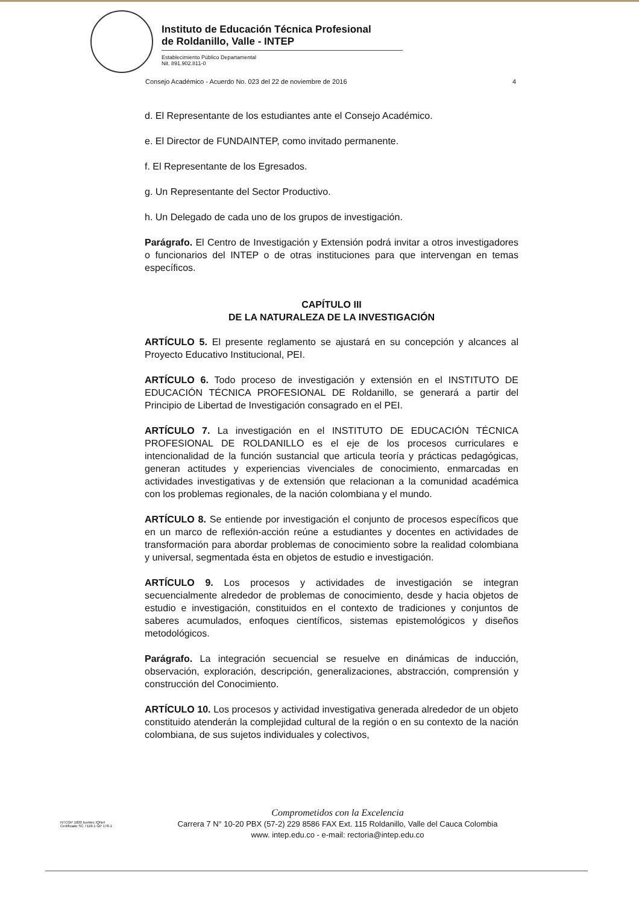Instituto de Educación Técnica Profesional
de Roldanillo, Valle - INTEP
Establecimiento Público Departamental
Nit. 891.902.811-0
Consejo Académico - Acuerdo No. 023 del 22 de noviembre de 2016 4
d. El Representante de los estudiantes ante el Consejo Académico.
e. El Director de FUNDAINTEP, como invitado permanente.
f. El Representante de los Egresados.
g. Un Representante del Sector Productivo.
h. Un Delegado de cada uno de los grupos de investigación.
Parágrafo. El Centro de Investigación y Extensión podrá invitar a otros investigadores o funcionarios del INTEP o de otras instituciones para que intervengan en temas específicos.
CAPÍTULO III
DE LA NATURALEZA DE LA INVESTIGACIÓN
ARTÍCULO 5. El presente reglamento se ajustará en su concepción y alcances al Proyecto Educativo Institucional, PEI.
ARTÍCULO 6. Todo proceso de investigación y extensión en el INSTITUTO DE EDUCACIÓN TÉCNICA PROFESIONAL DE Roldanillo, se generará a partir del Principio de Libertad de Investigación consagrado en el PEI.
ARTÍCULO 7. La investigación en el INSTITUTO DE EDUCACIÓN TÉCNICA PROFESIONAL DE ROLDANILLO es el eje de los procesos curriculares e intencionalidad de la función sustancial que articula teoría y prácticas pedagógicas, generan actitudes y experiencias vivenciales de conocimiento, enmarcadas en actividades investigativas y de extensión que relacionan a la comunidad académica con los problemas regionales, de la nación colombiana y el mundo.
ARTÍCULO 8. Se entiende por investigación el conjunto de procesos específicos que en un marco de reflexión-acción reúne a estudiantes y docentes en actividades de transformación para abordar problemas de conocimiento sobre la realidad colombiana y universal, segmentada ésta en objetos de estudio e investigación.
ARTÍCULO 9. Los procesos y actividades de investigación se integran secuencialmente alrededor de problemas de conocimiento, desde y hacia objetos de estudio e investigación, constituidos en el contexto de tradiciones y conjuntos de saberes acumulados, enfoques científicos, sistemas epistemológicos y diseños metodológicos.
Parágrafo. La integración secuencial se resuelve en dinámicas de inducción, observación, exploración, descripción, generalizaciones, abstracción, comprensión y construcción del Conocimiento.
ARTÍCULO 10. Los procesos y actividad investigativa generada alrededor de un objeto constituido atenderán la complejidad cultural de la región o en su contexto de la nación colombiana, de sus sujetos individuales y colectivos,
NTCGP 1000 Icontec IQNet
Certificado SC 7118-1 GP 178-1
Comprometidos con la Excelencia
Carrera 7 N° 10-20 PBX (57-2) 229 8586 FAX Ext. 115 Roldanillo, Valle del Cauca Colombia
www. intep.edu.co - e-mail: rectoria@intep.edu.co